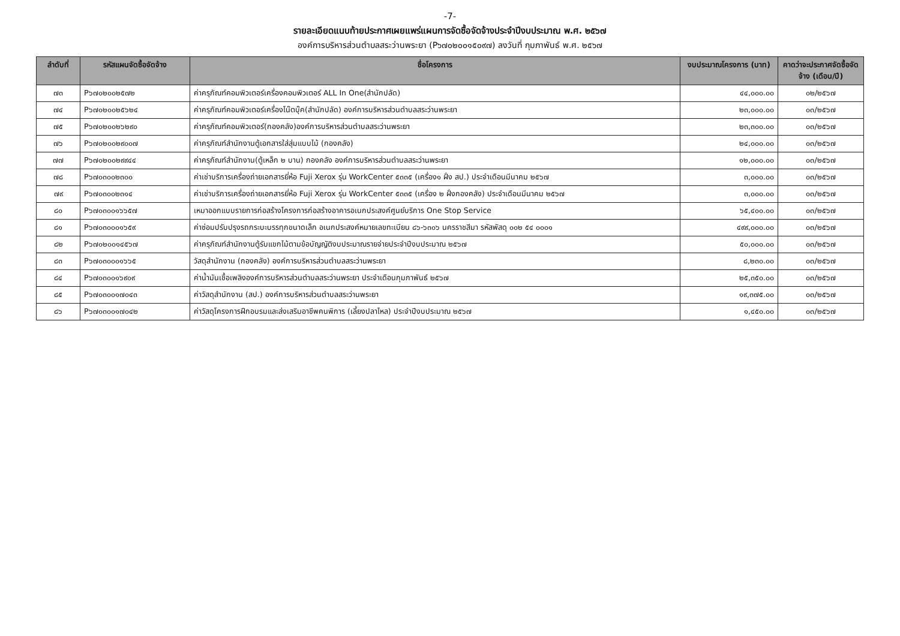-7-
รายละเอียดแนบท้ายประกาศเผยแพร่แผนการจัดซื้อจัดจ้างประจำปีงบประมาณ พ.ศ. ๒๕๖๗
องค์การบริหารส่วนตำบลสระว่านพระยา (P๖๗๐๒๐๐๑๕๐๙๗) ลงวันที่ กุมภาพันธ์ พ.ศ. ๒๕๖๗
| ลำดับที่ | รหัสแผนจัดซื้อจัดจ้าง | ชื่อโครงการ | งบประมาณโครงการ (บาท) | คาดว่าจะประกาศจัดซื้อจัดจ้าง (เดือน/ปี) |
| --- | --- | --- | --- | --- |
| ๗๓ | P๖๗๐๒๐๐๒๕๗๒ | ค่าครุภัณฑ์คอมพิวเตอร์เครื่องคอมพิวเตอร์ ALL In One(สำนักปลัด) | ๔๔,๐๐๐.๐๐ | ๐๒/๒๕๖๗ |
| ๗๔ | P๖๗๐๒๐๐๒๕๖๒๔ | ค่าครุภัณฑ์คอมพิวเตอร์เครื่องโน๊ตบุ๊ค(สำนักปลัด) องค์การบริหารส่วนตำบลสระว่านพระยา | ๒๓,๐๐๐.๐๐ | ๐๓/๒๕๖๗ |
| ๗๕ | P๖๗๐๒๐๐๒๖๒๙๐ | ค่าครุภัณฑ์คอมพิวเตอร์(กองคลัง)องค์การบริหารส่วนตำบลสระว่านพระยา | ๒๓,๓๐๐.๐๐ | ๐๓/๒๕๖๗ |
| ๗๖ | P๖๗๐๒๐๐๒๙๐๐๗ | ค่าครุภัณฑ์สำนักงานตู้เอกสารใส่สุ่มแบบไม้ (กองคลัง) | ๒๔,๐๐๐.๐๐ | ๐๓/๒๕๖๗ |
| ๗๗ | P๖๗๐๒๐๐๒๙๙๔๔ | ค่าครุภัณฑ์สำนักงาน(ตู้เหล็ก ๒ บาน) กองคลัง องค์การบริหารส่วนตำบลสระว่านพระยา | ๑๒,๐๐๐.๐๐ | ๐๓/๒๕๖๗ |
| ๗๘ | P๖๗๐๓๐๐๒๓๐๐ | ค่าเช่าบริการเครื่องถ่ายเอกสารยี่ห้อ Fuji Xerox รุ่น WorkCenter ๕๓๓๕ (เครื่อง๑ ฝั่ง สป.) ประจำเดือนมีนาคม ๒๕๖๗ | ๓,๐๐๐.๐๐ | ๐๓/๒๕๖๗ |
| ๗๙ | P๖๗๐๓๐๐๒๓๑๔ | ค่าเช่าบริการเครื่องถ่ายเอกสารยี่ห้อ Fuji Xerox รุ่น WorkCenter ๕๓๓๕ (เครื่อง ๒ ฝั่งกองคลัง) ประจำเดือนมีนาคม ๒๕๖๗ | ๓,๐๐๐.๐๐ | ๐๓/๒๕๖๗ |
| ๘๐ | P๖๗๐๓๐๐๑๖๖๕๗ | เหมาออกแบบรายการก่อสร้างโครงการก่อสร้างอาคารอเนกประสงค์ศูนย์บริการ One Stop Service | ๖๕,๔๐๐.๐๐ | ๐๓/๒๕๖๗ |
| ๘๑ | P๖๗๐๓๐๐๐๑๖๕๙ | ค่าซ่อมปรับปรุงรถกระบะบรรทุกขนาดเล็ก อเนกประสงค์หมายเลขทะเบียน ๘๖-๖๓๐๖ นครราชสีมา รหัสพัสดุ ๐๐๒ ๕๔ ๐๐๐๑ | ๔๙๙,๐๐๐.๐๐ | ๐๓/๒๕๖๗ |
| ๘๒ | P๖๗๐๒๐๐๑๔๕๖๗ | ค่าครุภัณฑ์สำนักงานตู้รับแขกไม้ตามข้อบัญญัติงบประมาณรายจ่ายประจำปีงบประมาณ ๒๕๖๗ | ๕๐,๐๐๐.๐๐ | ๐๓/๒๕๖๗ |
| ๘๓ | P๖๗๐๓๐๐๐๑๖๖๕ | วัสดุสำนักงาน (กองคลัง) องค์การบริหารส่วนตำบลสระว่านพระยา | ๘,๒๓๐.๐๐ | ๐๓/๒๕๖๗ |
| ๘๔ | P๖๗๐๓๐๐๑๖๙๐๙ | ค่าน้ำมันเชื้อเพลิงองค์การบริหารส่วนตำบลสระว่านพระยา ประจำเดือนกุมภาพันธ์ ๒๕๖๗ | ๒๕,๓๕๐.๐๐ | ๐๓/๒๕๖๗ |
| ๘๕ | P๖๗๐๓๐๐๑๗๐๔๓ | ค่าวัสดุสำนักงาน (สป.) องค์การบริหารส่วนตำบลสระว่านพระยา | ๑๙,๓๗๕.๐๐ | ๐๓/๒๕๖๗ |
| ๘๖ | P๖๗๐๓๐๐๑๗๐๔๒ | ค่าวัสดุโครงการฝึกอบรมและส่งเสริมอาชีพคนพิการ (เลี้ยงปลาไหล) ประจำปีงบประมาณ ๒๕๖๗ | ๑,๔๕๐.๐๐ | ๐๓/๒๕๖๗ |